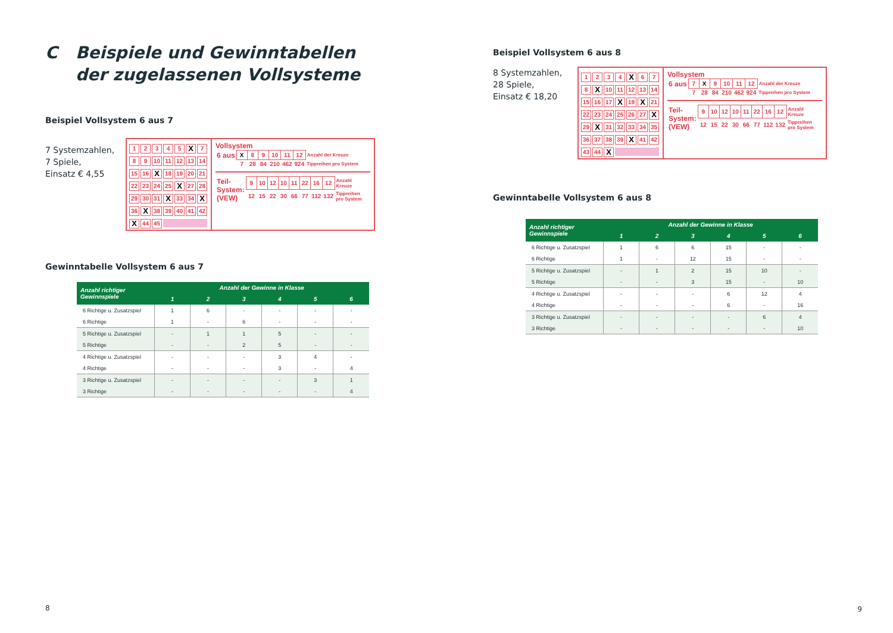C Beispiele und Gewinntabellen
der zugelassenen Vollsysteme
Beispiel Vollsystem 6 aus 7
7 Systemzahlen,
7 Spiele,
Einsatz € 4,55
12345 X 7 89 10 11 12 13 14 15 16 X 18 19 20 21 22 23 24 25 X 27 28 29 30 31 X 33 34 X 36 X 38 39 40 41 42 X 44 45
Vollsystem
| 6 aus | X | 8 | 9 | 10 | 11 | 12 | Anzahl der Kreuze |
| | 7 | 28 | 84 | 210 | 462 | 924 | Tippreihen pro System |
| Teil- System: (VEW) | 9 | 10 | 12 | 10 | 11 | 22 | 16 | 12 | Anzahl Kreuze |
| | 12 | 15 | 22 | 30 | 66 | 77 | 112 | 132 | Tippreihen pro System |
Gewinntabelle Vollsystem 6 aus 7
| Anzahl richtiger Gewinnspiele | Anzahl der Gewinne in Klasse | | | | | |
| --- | --- | --- | --- | --- | --- | --- |
| | 1 | 2 | 3 | 4 | 5 | 6 |
| 6 Richtige u. Zusatzspiel | 1 | 6 | - | - | - | - |
| 6 Richtige | 1 | - | 6 | - | - | - |
| 5 Richtige u. Zusatzspiel | - | 1 | 1 | 5 | - | - |
| 5 Richtige | - | - | 2 | 5 | - | - |
| 4 Richtige u. Zusatzspiel | - | - | - | 3 | 4 | - |
| 4 Richtige | - | - | - | 3 | - | 4 |
| 3 Richtige u. Zusatzspiel | - | - | - | - | 3 | 1 |
| 3 Richtige | - | - | - | - | - | 4 |
8
Beispiel Vollsystem 6 aus 8
8 Systemzahlen,
28 Spiele,
Einsatz € 18,20
1234 X 67 8 X 10 11 12 13 14 15 16 17 X 19 X 21 22 23 24 25 26 27 X 29 X 31 32 33 34 35 36 37 38 39 X 41 42 43 44 X
Vollsystem
| 6 aus | 7 | X | 9 | 10 | 11 | 12 | Anzahl der Kreuze |
| | 7 | 28 | 84 | 210 | 462 | 924 | Tippreihen pro System |
| Teil- System: (VEW) | 9 | 10 | 12 | 10 | 11 | 22 | 16 | 12 | Anzahl Kreuze |
| | 12 | 15 | 22 | 30 | 66 | 77 | 112 | 132 | Tippreihen pro System |
Gewinntabelle Vollsystem 6 aus 8
| Anzahl richtiger Gewinnspiele | Anzahl der Gewinne in Klasse | | | | | |
| --- | --- | --- | --- | --- | --- | --- |
| | 1 | 2 | 3 | 4 | 5 | 6 |
| 6 Richtige u. Zusatzspiel | 1 | 6 | 6 | 15 | - | - |
| 6 Richtige | 1 | - | 12 | 15 | - | - |
| 5 Richtige u. Zusatzspiel | - | 1 | 2 | 15 | 10 | - |
| 5 Richtige | - | - | 3 | 15 | - | 10 |
| 4 Richtige u. Zusatzspiel | - | - | - | 6 | 12 | 4 |
| 4 Richtige | - | - | - | 6 | - | 16 |
| 3 Richtige u. Zusatzspiel | - | - | - | - | 6 | 4 |
| 3 Richtige | - | - | - | - | - | 10 |
9